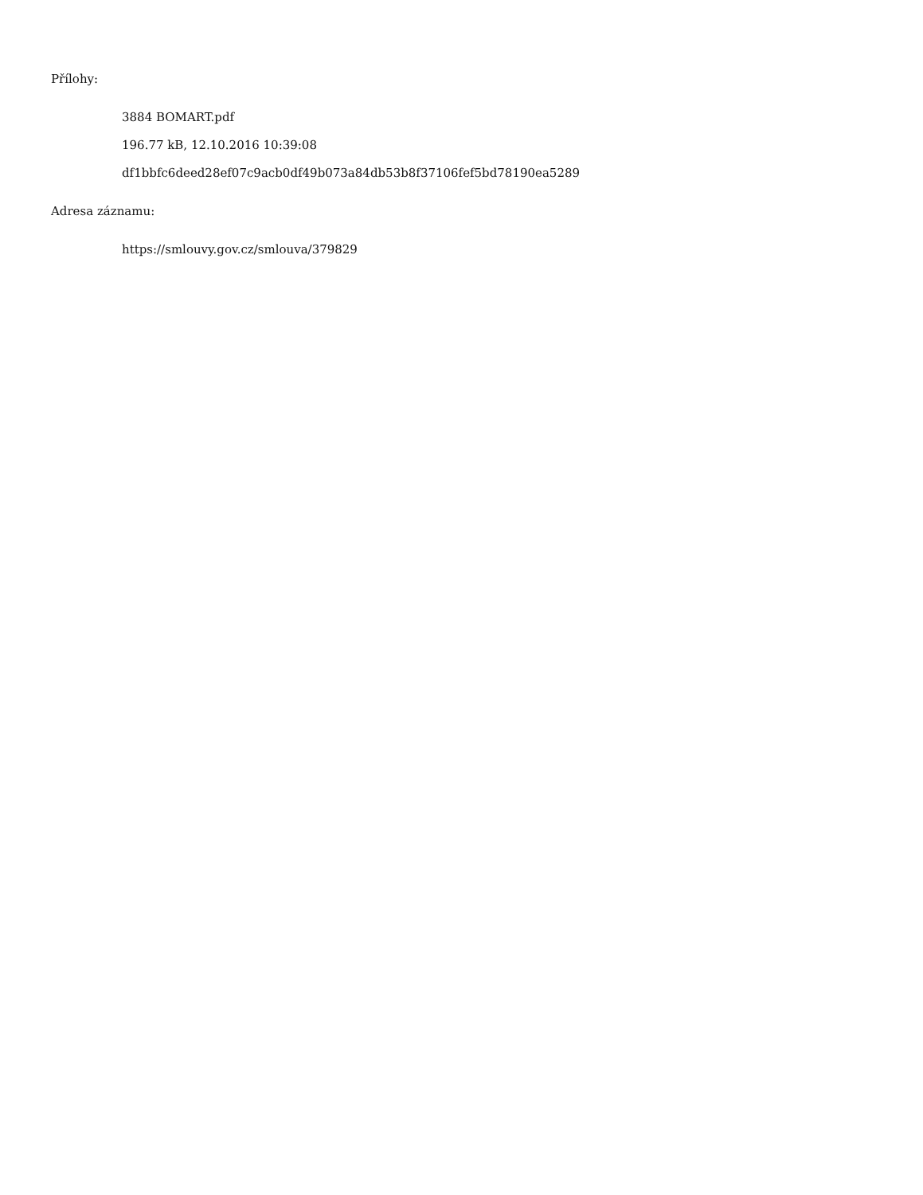Přílohy:
3884 BOMART.pdf
196.77 kB, 12.10.2016 10:39:08
df1bbfc6deed28ef07c9acb0df49b073a84db53b8f37106fef5bd78190ea5289
Adresa záznamu:
https://smlouvy.gov.cz/smlouva/379829